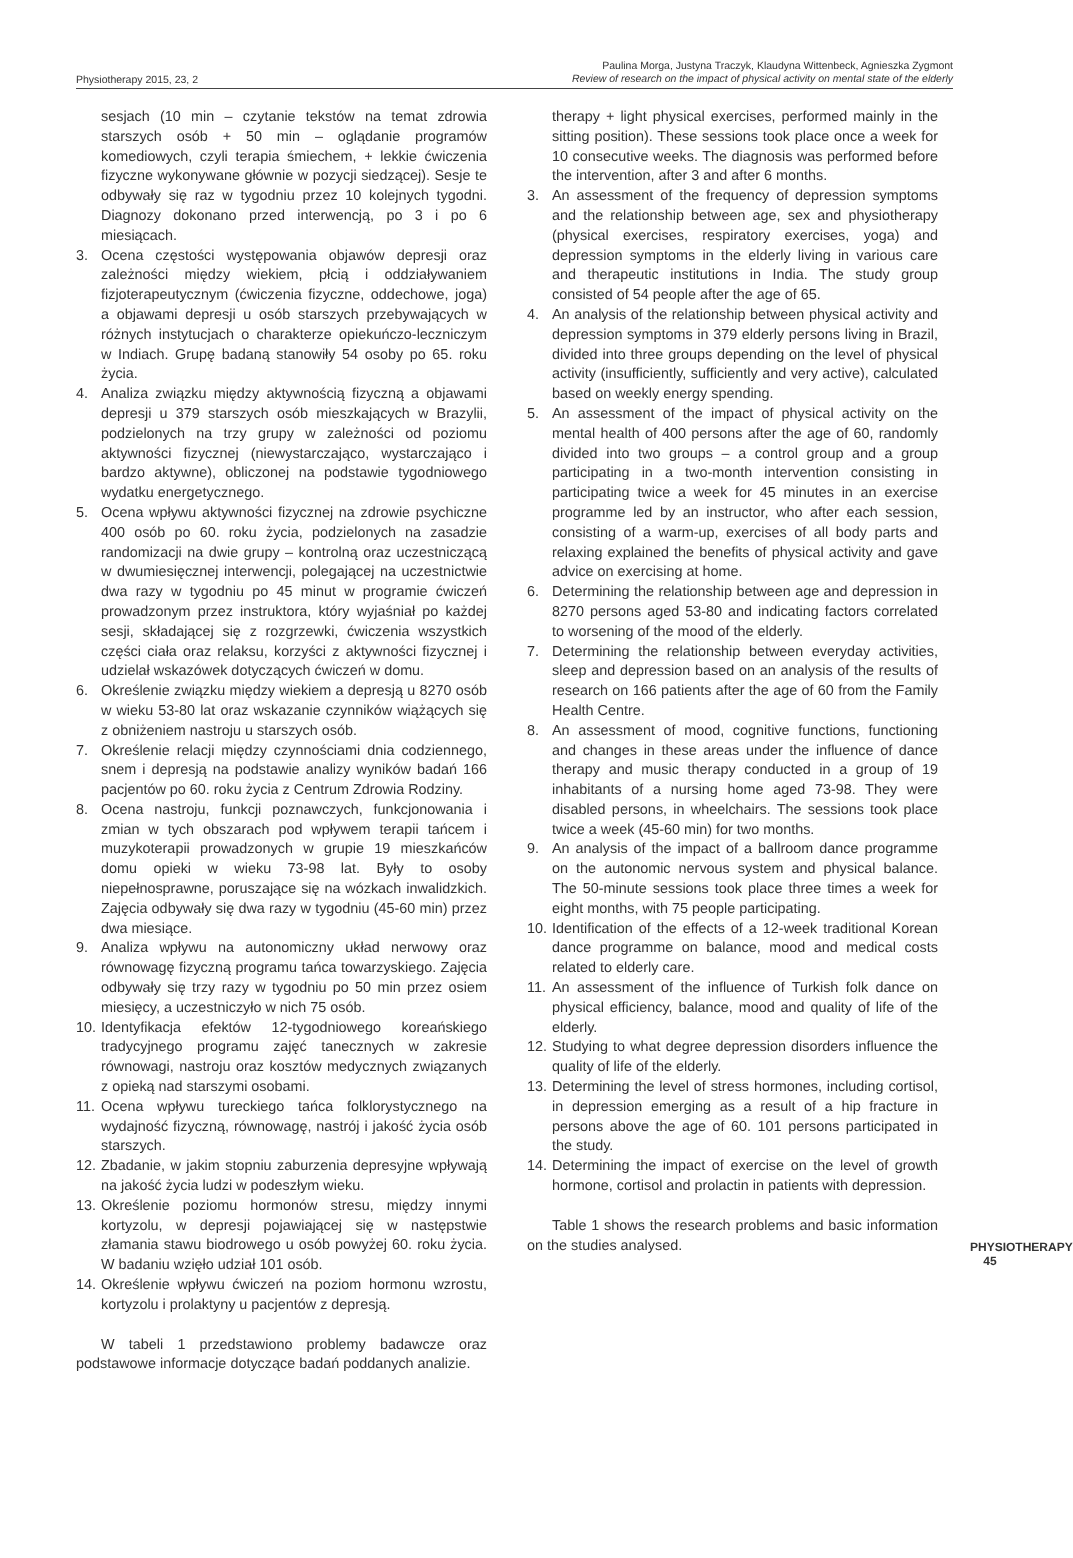Physiotherapy 2015, 23, 2
Paulina Morga, Justyna Traczyk, Klaudyna Wittenbeck, Agnieszka Zygmont
Review of research on the impact of physical activity on mental state of the elderly
sesjach (10 min – czytanie tekstów na temat zdrowia starszych osób + 50 min – oglądanie programów komediowych, czyli terapia śmiechem, + lekkie ćwiczenia fizyczne wykonywane głównie w pozycji siedzącej). Sesje te odbywały się raz w tygodniu przez 10 kolejnych tygodni. Diagnozy dokonano przed interwencją, po 3 i po 6 miesiącach.
3. Ocena częstości występowania objawów depresji oraz zależności między wiekiem, płcią i oddziaływaniem fizjoterapeutycznym (ćwiczenia fizyczne, oddechowe, joga) a objawami depresji u osób starszych przebywających w różnych instytucjach o charakterze opiekuńczo-leczniczym w Indiach. Grupę badaną stanowiły 54 osoby po 65. roku życia.
4. Analiza związku między aktywnością fizyczną a objawami depresji u 379 starszych osób mieszkających w Brazylii, podzielonych na trzy grupy w zależności od poziomu aktywności fizycznej (niewystarczająco, wystarczająco i bardzo aktywne), obliczonej na podstawie tygodniowego wydatku energetycznego.
5. Ocena wpływu aktywności fizycznej na zdrowie psychiczne 400 osób po 60. roku życia, podzielonych na zasadzie randomizacji na dwie grupy – kontrolną oraz uczestniczącą w dwumiesięcznej interwencji, polegającej na uczestnictwie dwa razy w tygodniu po 45 minut w programie ćwiczeń prowadzonym przez instruktora, który wyjaśniał po każdej sesji, składającej się z rozgrzewki, ćwiczenia wszystkich części ciała oraz relaksu, korzyści z aktywności fizycznej i udzielał wskazówek dotyczących ćwiczeń w domu.
6. Określenie związku między wiekiem a depresją u 8270 osób w wieku 53-80 lat oraz wskazanie czynników wiążących się z obniżeniem nastroju u starszych osób.
7. Określenie relacji między czynnościami dnia codziennego, snem i depresją na podstawie analizy wyników badań 166 pacjentów po 60. roku życia z Centrum Zdrowia Rodziny.
8. Ocena nastroju, funkcji poznawczych, funkcjonowania i zmian w tych obszarach pod wpływem terapii tańcem i muzykoterapii prowadzonych w grupie 19 mieszkańców domu opieki w wieku 73-98 lat. Były to osoby niepełnosprawne, poruszające się na wózkach inwalidzkich. Zajęcia odbywały się dwa razy w tygodniu (45-60 min) przez dwa miesiące.
9. Analiza wpływu na autonomiczny układ nerwowy oraz równowagę fizyczną programu tańca towarzyskiego. Zajęcia odbywały się trzy razy w tygodniu po 50 min przez osiem miesięcy, a uczestniczyło w nich 75 osób.
10. Identyfikacja efektów 12-tygodniowego koreańskiego tradycyjnego programu zajęć tanecznych w zakresie równowagi, nastroju oraz kosztów medycznych związanych z opieką nad starszymi osobami.
11. Ocena wpływu tureckiego tańca folklorystycznego na wydajność fizyczną, równowagę, nastrój i jakość życia osób starszych.
12. Zbadanie, w jakim stopniu zaburzenia depresyjne wpływają na jakość życia ludzi w podeszłym wieku.
13. Określenie poziomu hormonów stresu, między innymi kortyzolu, w depresji pojawiającej się w następstwie złamania stawu biodrowego u osób powyżej 60. roku życia. W badaniu wzięło udział 101 osób.
14. Określenie wpływu ćwiczeń na poziom hormonu wzrostu, kortyzolu i prolaktyny u pacjentów z depresją.
W tabeli 1 przedstawiono problemy badawcze oraz podstawowe informacje dotyczące badań poddanych analizie.
therapy + light physical exercises, performed mainly in the sitting position). These sessions took place once a week for 10 consecutive weeks. The diagnosis was performed before the intervention, after 3 and after 6 months.
3. An assessment of the frequency of depression symptoms and the relationship between age, sex and physiotherapy (physical exercises, respiratory exercises, yoga) and depression symptoms in the elderly living in various care and therapeutic institutions in India. The study group consisted of 54 people after the age of 65.
4. An analysis of the relationship between physical activity and depression symptoms in 379 elderly persons living in Brazil, divided into three groups depending on the level of physical activity (insufficiently, sufficiently and very active), calculated based on weekly energy spending.
5. An assessment of the impact of physical activity on the mental health of 400 persons after the age of 60, randomly divided into two groups – a control group and a group participating in a two-month intervention consisting in participating twice a week for 45 minutes in an exercise programme led by an instructor, who after each session, consisting of a warm-up, exercises of all body parts and relaxing explained the benefits of physical activity and gave advice on exercising at home.
6. Determining the relationship between age and depression in 8270 persons aged 53-80 and indicating factors correlated to worsening of the mood of the elderly.
7. Determining the relationship between everyday activities, sleep and depression based on an analysis of the results of research on 166 patients after the age of 60 from the Family Health Centre.
8. An assessment of mood, cognitive functions, functioning and changes in these areas under the influence of dance therapy and music therapy conducted in a group of 19 inhabitants of a nursing home aged 73-98. They were disabled persons, in wheelchairs. The sessions took place twice a week (45-60 min) for two months.
9. An analysis of the impact of a ballroom dance programme on the autonomic nervous system and physical balance. The 50-minute sessions took place three times a week for eight months, with 75 people participating.
10. Identification of the effects of a 12-week traditional Korean dance programme on balance, mood and medical costs related to elderly care.
11. An assessment of the influence of Turkish folk dance on physical efficiency, balance, mood and quality of life of the elderly.
12. Studying to what degree depression disorders influence the quality of life of the elderly.
13. Determining the level of stress hormones, including cortisol, in depression emerging as a result of a hip fracture in persons above the age of 60. 101 persons participated in the study.
14. Determining the impact of exercise on the level of growth hormone, cortisol and prolactin in patients with depression.
Table 1 shows the research problems and basic information on the studies analysed.
PHYSIOTHERAPY
45